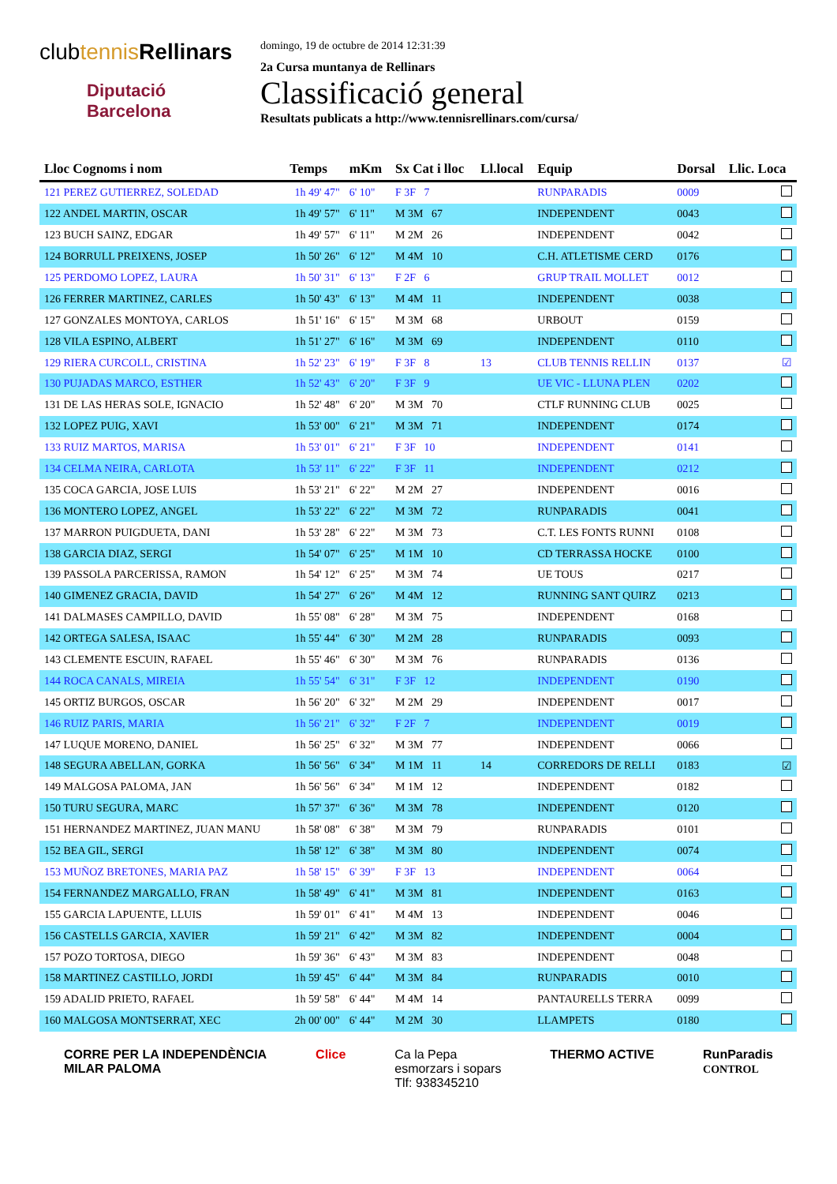clubtennis Rellinars
Diputació
Barcelona
domingo, 19 de octubre de 2014 12:31:39
2a Cursa muntanya de Rellinars
Classificació general
Resultats publicats a http://www.tennisrellinars.com/cursa/
| Lloc Cognoms i nom | Temps | mKm | Sx Cat i lloc | Ll.local | Equip | Dorsal | Llic. Loca |
| --- | --- | --- | --- | --- | --- | --- | --- |
| 121 PEREZ GUTIERREZ, SOLEDAD | 1h 49' 47" | 6' 10" | F 3F 7 | | RUNPARADIS | 0009 | |
| 122 ANDEL MARTIN, OSCAR | 1h 49' 57" | 6' 11" | M 3M 67 | | INDEPENDENT | 0043 | |
| 123 BUCH SAINZ, EDGAR | 1h 49' 57" | 6' 11" | M 2M 26 | | INDEPENDENT | 0042 | |
| 124 BORRULL PREIXENS, JOSEP | 1h 50' 26" | 6' 12" | M 4M 10 | | C.H. ATLETISME CERD | 0176 | |
| 125 PERDOMO LOPEZ, LAURA | 1h 50' 31" | 6' 13" | F 2F 6 | | GRUP TRAIL MOLLET | 0012 | |
| 126 FERRER MARTINEZ, CARLES | 1h 50' 43" | 6' 13" | M 4M 11 | | INDEPENDENT | 0038 | |
| 127 GONZALES MONTOYA, CARLOS | 1h 51' 16" | 6' 15" | M 3M 68 | | URBOUT | 0159 | |
| 128 VILA ESPINO, ALBERT | 1h 51' 27" | 6' 16" | M 3M 69 | | INDEPENDENT | 0110 | |
| 129 RIERA CURCOLL, CRISTINA | 1h 52' 23" | 6' 19" | F 3F 8 | 13 | CLUB TENNIS RELLIN | 0137 | ☑ |
| 130 PUJADAS MARCO, ESTHER | 1h 52' 43" | 6' 20" | F 3F 9 | | UE VIC - LLUNA PLEN | 0202 | |
| 131 DE LAS HERAS SOLE, IGNACIO | 1h 52' 48" | 6' 20" | M 3M 70 | | CTLF RUNNING CLUB | 0025 | |
| 132 LOPEZ PUIG, XAVI | 1h 53' 00" | 6' 21" | M 3M 71 | | INDEPENDENT | 0174 | |
| 133 RUIZ MARTOS, MARISA | 1h 53' 01" | 6' 21" | F 3F 10 | | INDEPENDENT | 0141 | |
| 134 CELMA NEIRA, CARLOTA | 1h 53' 11" | 6' 22" | F 3F 11 | | INDEPENDENT | 0212 | |
| 135 COCA GARCIA, JOSE LUIS | 1h 53' 21" | 6' 22" | M 2M 27 | | INDEPENDENT | 0016 | |
| 136 MONTERO LOPEZ, ANGEL | 1h 53' 22" | 6' 22" | M 3M 72 | | RUNPARADIS | 0041 | |
| 137 MARRON PUIGDUETA, DANI | 1h 53' 28" | 6' 22" | M 3M 73 | | C.T. LES FONTS RUNNI | 0108 | |
| 138 GARCIA DIAZ, SERGI | 1h 54' 07" | 6' 25" | M 1M 10 | | CD TERRASSA HOCKE | 0100 | |
| 139 PASSOLA PARCERISSA, RAMON | 1h 54' 12" | 6' 25" | M 3M 74 | | UE TOUS | 0217 | |
| 140 GIMENEZ GRACIA, DAVID | 1h 54' 27" | 6' 26" | M 4M 12 | | RUNNING SANT QUIRZ | 0213 | |
| 141 DALMASES CAMPILLO, DAVID | 1h 55' 08" | 6' 28" | M 3M 75 | | INDEPENDENT | 0168 | |
| 142 ORTEGA SALESA, ISAAC | 1h 55' 44" | 6' 30" | M 2M 28 | | RUNPARADIS | 0093 | |
| 143 CLEMENTE ESCUIN, RAFAEL | 1h 55' 46" | 6' 30" | M 3M 76 | | RUNPARADIS | 0136 | |
| 144 ROCA CANALS, MIREIA | 1h 55' 54" | 6' 31" | F 3F 12 | | INDEPENDENT | 0190 | |
| 145 ORTIZ BURGOS, OSCAR | 1h 56' 20" | 6' 32" | M 2M 29 | | INDEPENDENT | 0017 | |
| 146 RUIZ PARIS, MARIA | 1h 56' 21" | 6' 32" | F 2F 7 | | INDEPENDENT | 0019 | |
| 147 LUQUE MORENO, DANIEL | 1h 56' 25" | 6' 32" | M 3M 77 | | INDEPENDENT | 0066 | |
| 148 SEGURA ABELLAN, GORKA | 1h 56' 56" | 6' 34" | M 1M 11 | 14 | CORREDORS DE RELLI | 0183 | ☑ |
| 149 MALGOSA PALOMA, JAN | 1h 56' 56" | 6' 34" | M 1M 12 | | INDEPENDENT | 0182 | |
| 150 TURU SEGURA, MARC | 1h 57' 37" | 6' 36" | M 3M 78 | | INDEPENDENT | 0120 | |
| 151 HERNANDEZ MARTINEZ, JUAN MANU | 1h 58' 08" | 6' 38" | M 3M 79 | | RUNPARADIS | 0101 | |
| 152 BEA GIL, SERGI | 1h 58' 12" | 6' 38" | M 3M 80 | | INDEPENDENT | 0074 | |
| 153 MUÑOZ BRETONES, MARIA PAZ | 1h 58' 15" | 6' 39" | F 3F 13 | | INDEPENDENT | 0064 | |
| 154 FERNANDEZ MARGALLO, FRAN | 1h 58' 49" | 6' 41" | M 3M 81 | | INDEPENDENT | 0163 | |
| 155 GARCIA LAPUENTE, LLUIS | 1h 59' 01" | 6' 41" | M 4M 13 | | INDEPENDENT | 0046 | |
| 156 CASTELLS GARCIA, XAVIER | 1h 59' 21" | 6' 42" | M 3M 82 | | INDEPENDENT | 0004 | |
| 157 POZO TORTOSA, DIEGO | 1h 59' 36" | 6' 43" | M 3M 83 | | INDEPENDENT | 0048 | |
| 158 MARTINEZ CASTILLO, JORDI | 1h 59' 45" | 6' 44" | M 3M 84 | | RUNPARADIS | 0010 | |
| 159 ADALID PRIETO, RAFAEL | 1h 59' 58" | 6' 44" | M 4M 14 | | PANTAURELLS TERRA | 0099 | |
| 160 MALGOSA MONTSERRAT, XEC | 2h 00' 00" | 6' 44" | M 2M 30 | | LLAMPETS | 0180 | |
CORRE PER LA INDEPENDÈNCIA
MILAR PALOMA
Clice Ca la Pepa
esmorzars i sopars
Tlf: 938345210
THERMO ACTIVE RunParadis
CONTROL